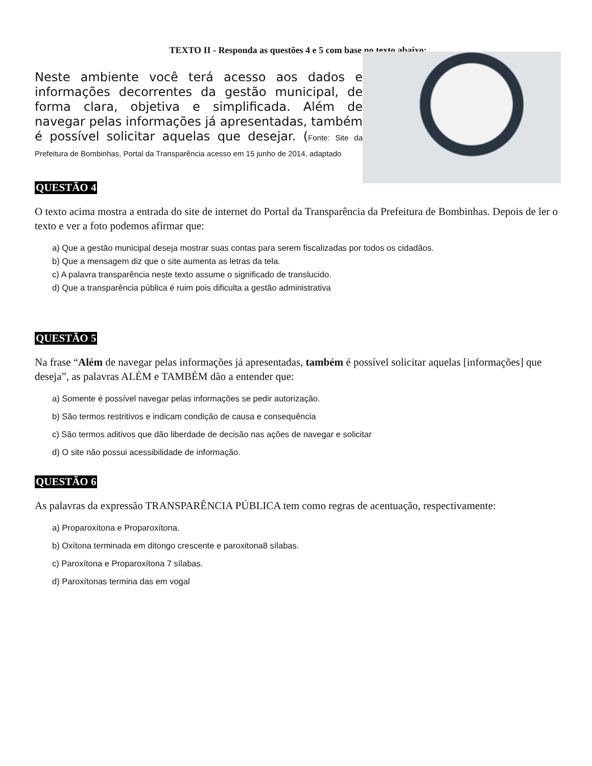TEXTO II - Responda as questões 4 e 5 com base no texto abaixo:
Neste ambiente você terá acesso aos dados e informações decorrentes da gestão municipal, de forma clara, objetiva e simplificada. Além de navegar pelas informações já apresentadas, também é possível solicitar aquelas que desejar. (Fonte: Site da Prefeitura de Bombinhas, Portal da Transparência acesso em 15 junho de 2014, adaptado
QUESTÃO 4
O texto acima mostra a entrada do site de internet do Portal da Transparência da Prefeitura de Bombinhas. Depois de ler o texto e ver a foto podemos afirmar que:
a) Que a gestão municipal deseja mostrar suas contas para serem fiscalizadas por todos os cidadãos.
b) Que a mensagem diz que o site aumenta as letras da tela.
c) A palavra transparência neste texto assume o significado de translucido.
d) Que a transparência pública é ruim pois dificulta a gestão administrativa
QUESTÃO 5
Na frase “Além de navegar pelas informações já apresentadas, também é possível solicitar aquelas [informações] que deseja”, as palavras ALÉM e TAMBÉM dão a entender que:
a) Somente é possível navegar pelas informações se pedir autorização.
b) São termos restritivos e indicam condição de causa e consequência
c) São termos aditivos que dão liberdade de decisão nas ações de navegar e solicitar
d) O site não possui acessibilidade de informação.
QUESTÃO 6
As palavras da expressão TRANSPARÊNCIA PÚBLICA tem como regras de acentuação, respectivamente:
a) Proparoxítona e Proparoxítona.
b) Oxítona terminada em ditongo crescente e paroxitona8 sílabas.
c) Paroxítona e Proparoxítona 7 sílabas.
d) Paroxítonas termina das em vogal